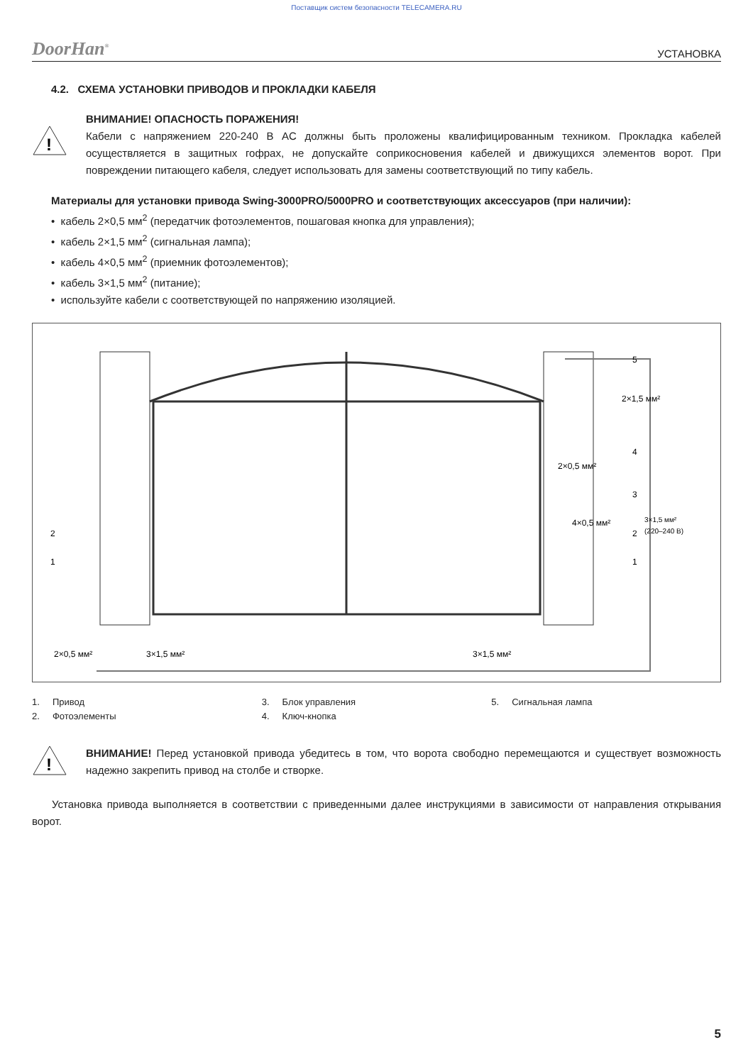Поставщик систем безопасности TELECAMERA.RU
DoorHan<sup>®</sup> УСТАНОВКА
4.2. СХЕМА УСТАНОВКИ ПРИВОДОВ И ПРОКЛАДКИ КАБЕЛЯ
!
ВНИМАНИЕ! ОПАСНОСТЬ ПОРАЖЕНИЯ!
Кабели с напряжением 220-240 В AC должны быть проложены квалифицированным техником. Прокладка кабелей осуществляется в защитных гофрах, не допускайте соприкосновения кабелей и движущихся элементов ворот. При повреждении питающего кабеля, следует использовать для замены соответствующий по типу кабель.
Материалы для установки привода Swing-3000PRO/5000PRO и соответствующих аксессуаров (при наличии):
• кабель 2×0,5 мм<sup>2</sup> (передатчик фотоэлементов, пошаговая кнопка для управления);
• кабель 2×1,5 мм<sup>2</sup> (сигнальная лампа);
• кабель 4×0,5 мм<sup>2</sup> (приемник фотоэлементов);
• кабель 3×1,5 мм<sup>2</sup> (питание);
• используйте кабели с соответствующей по напряжению изоляцией.
5
4
3
2
1
2
1
2×0,5 мм²
4×0,5 мм²
3×1,5 мм²
(220–240 В)
2×1,5 мм²
2×0,5 мм²
3×1,5 мм²
3×1,5 мм²
1. Привод
2. Фотоэлементы
3. Блок управления
4. Ключ-кнопка
5. Сигнальная лампа
!
ВНИМАНИЕ! Перед установкой привода убедитесь в том, что ворота свободно перемещаются и существует возможность надежно закрепить привод на столбе и створке.
Установка привода выполняется в соответствии с приведенными далее инструкциями в зависимости от направления открывания ворот.
5